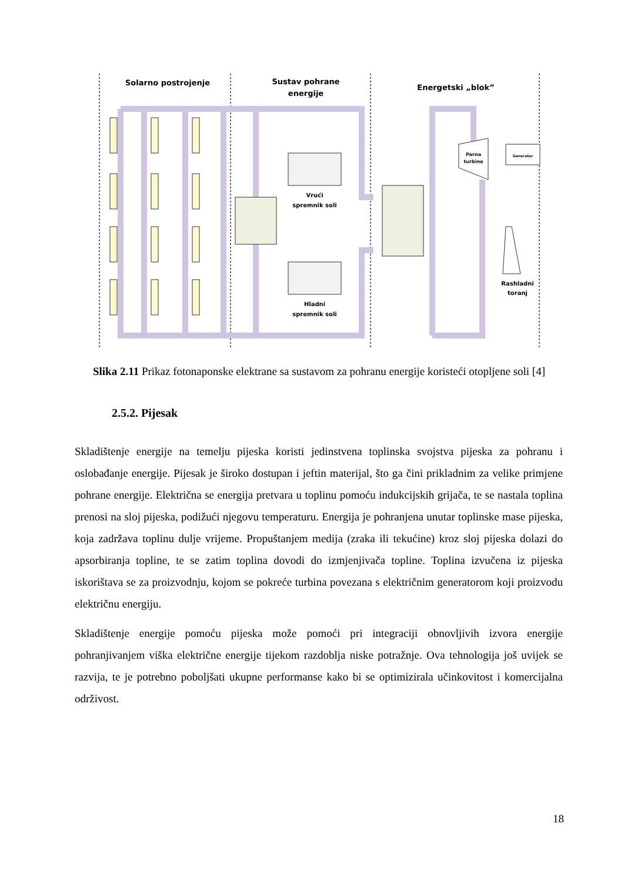Solarno postrojenje
Sustav pohrane
energije
Energetski „blok”
Vrući
spremnik soli
Hladni
spremnik soli
Parna
turbina
Generator
Rashladni
toranj
Slika 2.11 Prikaz fotonaponske elektrane sa sustavom za pohranu energije koristeći otopljene soli [4]
2.5.2. Pijesak
Skladištenje energije na temelju pijeska koristi jedinstvena toplinska svojstva pijeska za pohranu i oslobađanje energije. Pijesak je široko dostupan i jeftin materijal, što ga čini prikladnim za velike primjene pohrane energije. Električna se energija pretvara u toplinu pomoću indukcijskih grijača, te se nastala toplina prenosi na sloj pijeska, podižući njegovu temperaturu. Energija je pohranjena unutar toplinske mase pijeska, koja zadržava toplinu dulje vrijeme. Propuštanjem medija (zraka ili tekućine) kroz sloj pijeska dolazi do apsorbiranja topline, te se zatim toplina dovodi do izmjenjivača topline. Toplina izvučena iz pijeska iskorištava se za proizvodnju, kojom se pokreće turbina povezana s električnim generatorom koji proizvodu električnu energiju.
Skladištenje energije pomoću pijeska može pomoći pri integraciji obnovljivih izvora energije pohranjivanjem viška električne energije tijekom razdoblja niske potražnje. Ova tehnologija još uvijek se razvija, te je potrebno poboljšati ukupne performanse kako bi se optimizirala učinkovitost i komercijalna održivost.
18